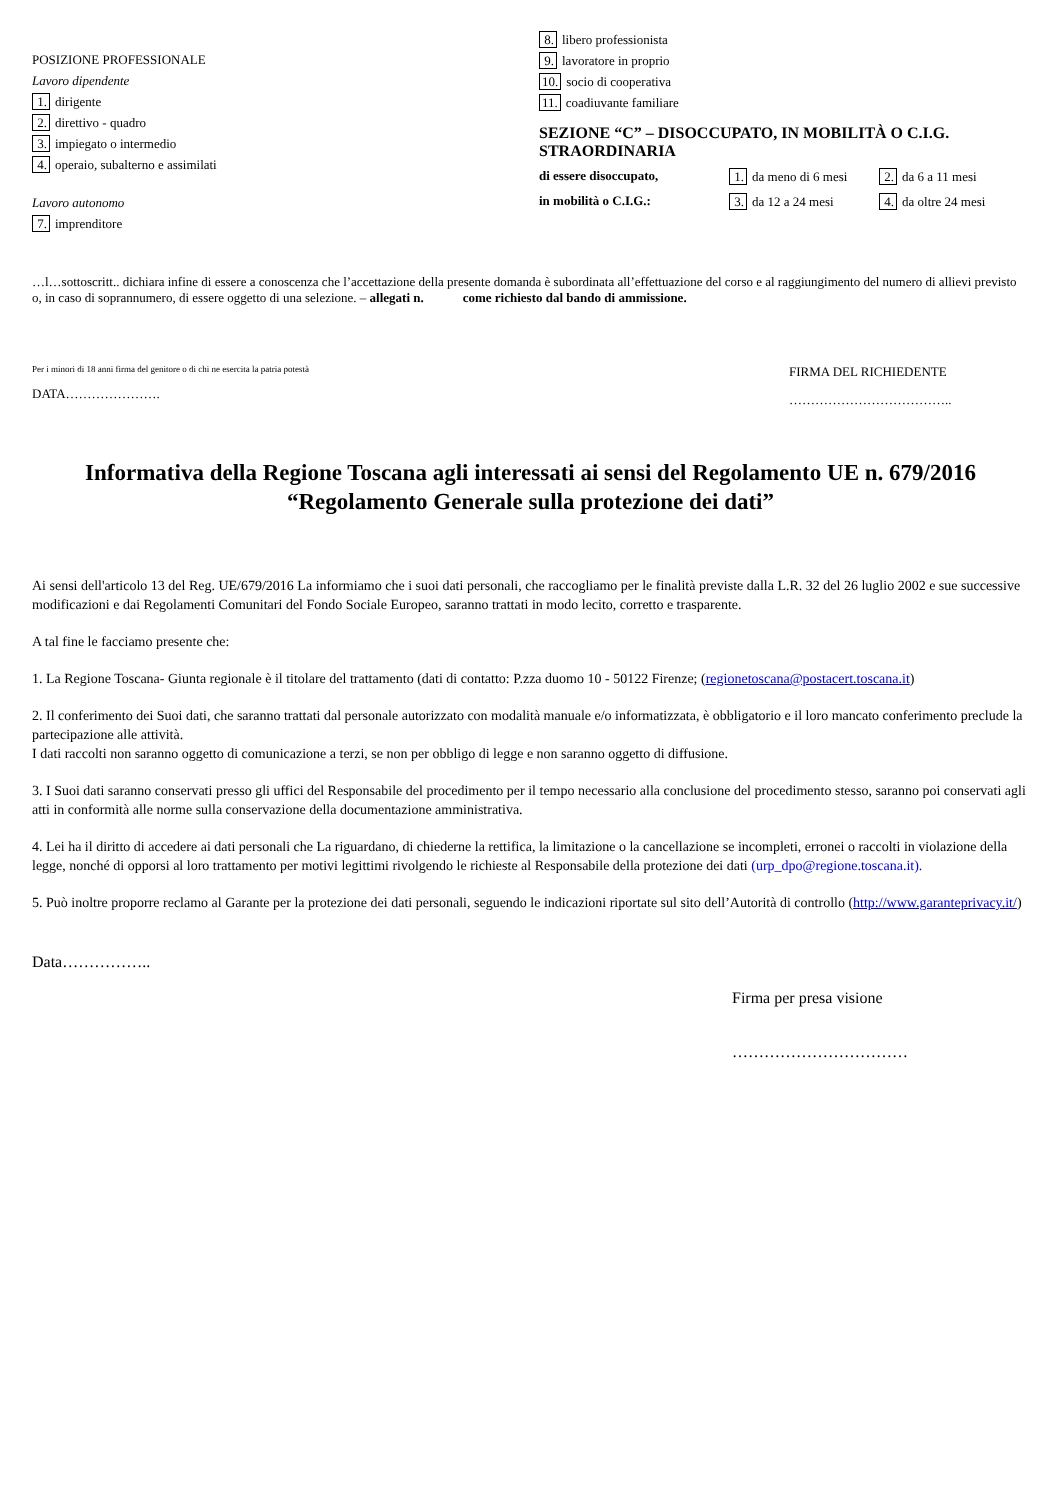POSIZIONE PROFESSIONALE
Lavoro dipendente
1. dirigente
2. direttivo - quadro
3. impiegato o intermedio
4. operaio, subalterno e assimilati
Lavoro autonomo
7. imprenditore
8. libero professionista
9. lavoratore in proprio
10. socio di cooperativa
11. coadiuvante familiare
SEZIONE “C” – DISOCCUPATO, IN MOBILITÀ O C.I.G. STRAORDINARIA
di essere disoccupato, 1. da meno di 6 mesi 2. da 6 a 11 mesi in mobilità o C.I.G.: 3. da 12 a 24 mesi 4. da oltre 24 mesi
…l…sottoscritt.. dichiara infine di essere a conoscenza che l’accettazione della presente domanda è subordinata all’effettuazione del corso e al raggiungimento del numero di allievi previsto o, in caso di soprannumero, di essere oggetto di una selezione. – allegati n. come richiesto dal bando di ammissione.
Per i minori di 18 anni firma del genitore o di chi ne esercita la patria potestà
DATA………………….
FIRMA DEL RICHIEDENTE
………………………………..
Informativa della Regione Toscana agli interessati ai sensi del Regolamento UE n. 679/2016
“Regolamento Generale sulla protezione dei dati”
Ai sensi dell'articolo 13 del Reg. UE/679/2016 La informiamo che i suoi dati personali, che raccogliamo per le finalità previste dalla L.R. 32 del 26 luglio 2002 e sue successive modificazioni e dai Regolamenti Comunitari del Fondo Sociale Europeo, saranno trattati in modo lecito, corretto e trasparente.
A tal fine le facciamo presente che:
1. La Regione Toscana- Giunta regionale è il titolare del trattamento (dati di contatto: P.zza duomo 10 - 50122 Firenze; (regionetoscana@postacert.toscana.it)
2. Il conferimento dei Suoi dati, che saranno trattati dal personale autorizzato con modalità manuale e/o informatizzata, è obbligatorio e il loro mancato conferimento preclude la partecipazione alle attività.
I dati raccolti non saranno oggetto di comunicazione a terzi, se non per obbligo di legge e non saranno oggetto di diffusione.
3. I Suoi dati saranno conservati presso gli uffici del Responsabile del procedimento per il tempo necessario alla conclusione del procedimento stesso, saranno poi conservati agli atti in conformità alle norme sulla conservazione della documentazione amministrativa.
4. Lei ha il diritto di accedere ai dati personali che La riguardano, di chiederne la rettifica, la limitazione o la cancellazione se incompleti, erronei o raccolti in violazione della legge, nonché di opporsi al loro trattamento per motivi legittimi rivolgendo le richieste al Responsabile della protezione dei dati (urp_dpo@regione.toscana.it).
5. Può inoltre proporre reclamo al Garante per la protezione dei dati personali, seguendo le indicazioni riportate sul sito dell’Autorità di controllo (http://www.garanteprivacy.it/)
Data……………..
Firma per presa visione
……………………………